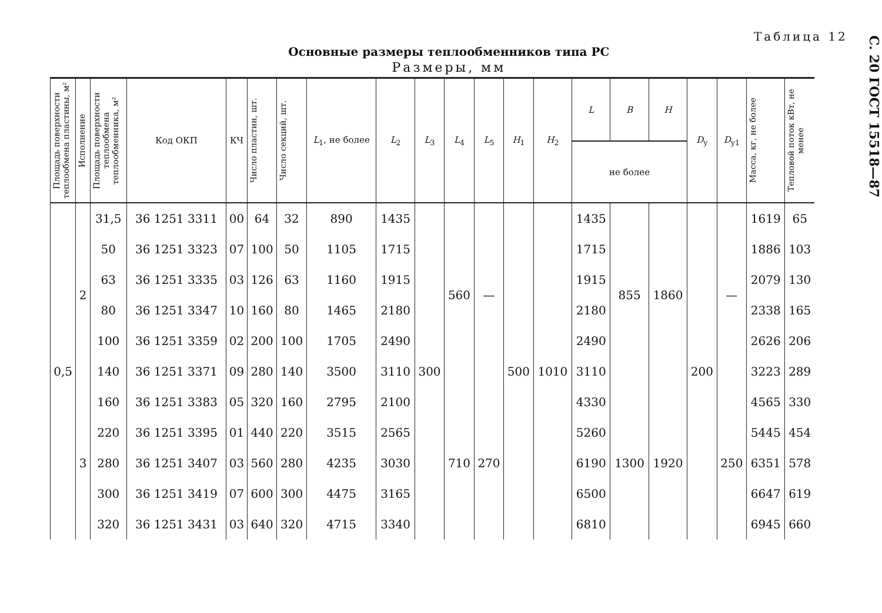Таблица 12
Основные размеры теплообменников типа РС
Размеры, мм
| Площадь поверхности теплообмена пластины, м² | Исполнение | Площадь поверхности теплообмена теплообменника, м² | Код ОКП | КЧ | Число пластин, шт. | Число секций, шт. | L<sub>1</sub>, не более | L<sub>2</sub> | L<sub>3</sub> | L<sub>4</sub> | L<sub>5</sub> | H<sub>1</sub> | H<sub>2</sub> | L | B | H | D<sub>у</sub> | D<sub>у1</sub> | Масса, кг, не более | Тепловой поток кВт, не менее |
| --- | --- | --- | --- | --- | --- | --- | --- | --- | --- | --- | --- | --- | --- | --- | --- | --- | --- | --- | --- | --- |
| | | | | | | | | | | | | | | не более | | | | | | |
| 0,5 | 2 | 31,5 | 36 1251 3311 | 00 | 64 | 32 | 890 | 1435 | 300 | 560 | — | 500 | 1010 | 1435 | 855 | 1860 | 200 | — | 1619 | 65 |
| | | 50 | 36 1251 3323 | 07 | 100 | 50 | 1105 | 1715 | | | | | | 1715 | | | | | 1886 | 103 |
| | | 63 | 36 1251 3335 | 03 | 126 | 63 | 1160 | 1915 | | | | | | 1915 | | | | | 2079 | 130 |
| | | 80 | 36 1251 3347 | 10 | 160 | 80 | 1465 | 2180 | | | | | | 2180 | | | | | 2338 | 165 |
| | | 100 | 36 1251 3359 | 02 | 200 | 100 | 1705 | 2490 | | | | | | 2490 | | | | | 2626 | 206 |
| | | 140 | 36 1251 3371 | 09 | 280 | 140 | 3500 | 3110 | | | | | | 3110 | | | | | 3223 | 289 |
| | 3 | 160 | 36 1251 3383 | 05 | 320 | 160 | 2795 | 2100 | | 710 | 270 | | | 4330 | 1300 | 1920 | | 250 | 4565 | 330 |
| | | 220 | 36 1251 3395 | 01 | 440 | 220 | 3515 | 2565 | | | | | | 5260 | | | | | 5445 | 454 |
| | | 280 | 36 1251 3407 | 03 | 560 | 280 | 4235 | 3030 | | | | | | 6190 | | | | | 6351 | 578 |
| | | 300 | 36 1251 3419 | 07 | 600 | 300 | 4475 | 3165 | | | | | | 6500 | | | | | 6647 | 619 |
| | | 320 | 36 1251 3431 | 03 | 640 | 320 | 4715 | 3340 | | | | | | 6810 | | | | | 6945 | 660 |
С. 20 ГОСТ 15518—87